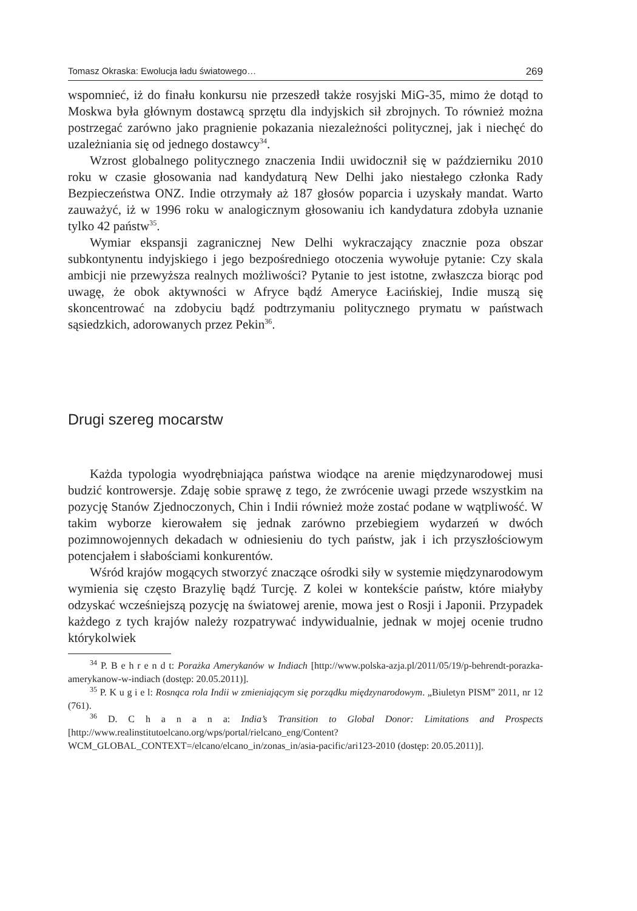Tomasz Okraska: Ewolucja ładu światowego… 269
wspomnieć, iż do finału konkursu nie przeszedł także rosyjski MiG-35, mimo że dotąd to Moskwa była głównym dostawcą sprzętu dla indyjskich sił zbrojnych. To również można postrzegać zarówno jako pragnienie pokazania niezależności politycznej, jak i niechęć do uzależniania się od jednego dostawcy<sup>34</sup>.
Wzrost globalnego politycznego znaczenia Indii uwidocznił się w październiku 2010 roku w czasie głosowania nad kandydaturą New Delhi jako niestałego członka Rady Bezpieczeństwa ONZ. Indie otrzymały aż 187 głosów poparcia i uzyskały mandat. Warto zauważyć, iż w 1996 roku w analogicznym głosowaniu ich kandydatura zdobyła uznanie tylko 42 państw<sup>35</sup>.
Wymiar ekspansji zagranicznej New Delhi wykraczający znacznie poza obszar subkontynentu indyjskiego i jego bezpośredniego otoczenia wywołuje pytanie: Czy skala ambicji nie przewyższa realnych możliwości? Pytanie to jest istotne, zwłaszcza biorąc pod uwagę, że obok aktywności w Afryce bądź Ameryce Łacińskiej, Indie muszą się skoncentrować na zdobyciu bądź podtrzymaniu politycznego prymatu w państwach sąsiedzkich, adorowanych przez Pekin<sup>36</sup>.
Drugi szereg mocarstw
Każda typologia wyodrębniająca państwa wiodące na arenie międzynarodowej musi budzić kontrowersje. Zdaję sobie sprawę z tego, że zwrócenie uwagi przede wszystkim na pozycję Stanów Zjednoczonych, Chin i Indii również może zostać podane w wątpliwość. W takim wyborze kierowałem się jednak zarówno przebiegiem wydarzeń w dwóch pozimnowojennych dekadach w odniesieniu do tych państw, jak i ich przyszłościowym potencjałem i słabościami konkurentów.
Wśród krajów mogących stworzyć znaczące ośrodki siły w systemie międzynarodowym wymienia się często Brazylię bądź Turcję. Z kolei w kontekście państw, które miałyby odzyskać wcześniejszą pozycję na światowej arenie, mowa jest o Rosji i Japonii. Przypadek każdego z tych krajów należy rozpatrywać indywidualnie, jednak w mojej ocenie trudno którykolwiek
<sup>34</sup> P. B e h r e n d t: Porażka Amerykanów w Indiach [http://www.polska-azja.pl/2011/05/19/p-behrendt-porazka-amerykanow-w-indiach (dostęp: 20.05.2011)].
<sup>35</sup> P. K u g i e l: Rosnąca rola Indii w zmieniającym się porządku międzynarodowym. „Biuletyn PISM” 2011, nr 12 (761).
<sup>36</sup> D. C h a n a n a: India’s Transition to Global Donor: Limitations and Prospects [http://www.realinstitutoelcano.org/wps/portal/rielcano_eng/Content?WCM_GLOBAL_CONTEXT=/elcano/elcano_in/zonas_in/asia-pacific/ari123-2010 (dostęp: 20.05.2011)].